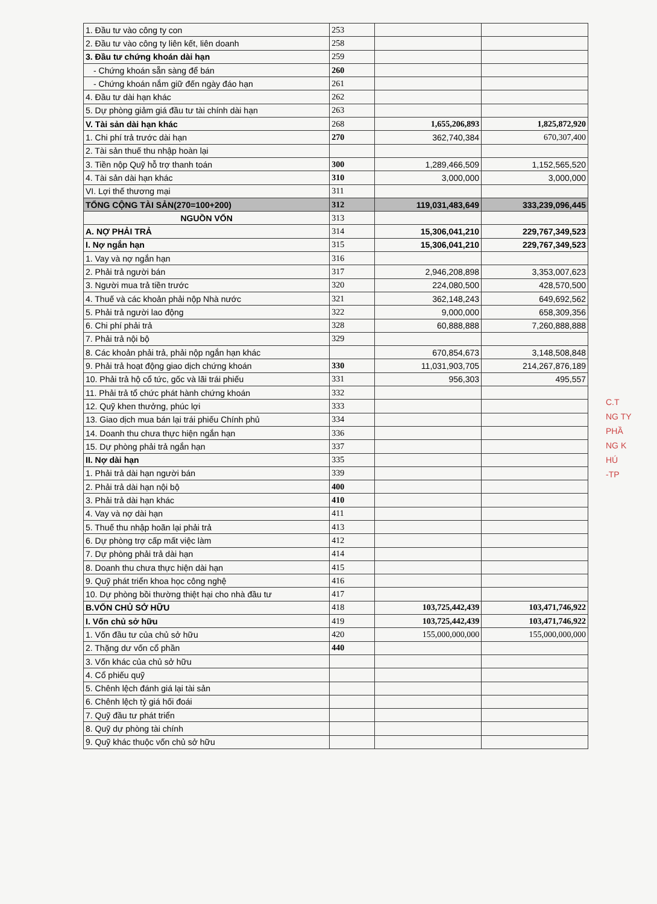| 1. Đầu tư vào công ty con | 253 | | |
| 2. Đầu tư vào công ty liên kết, liên doanh | 258 | | |
| 3. Đầu tư chứng khoán dài hạn | 259 | | |
| - Chứng khoán sẵn sàng để bán | 260 | | |
| - Chứng khoán nắm giữ đến ngày đáo hạn | 261 | | |
| 4. Đầu tư dài hạn khác | 262 | | |
| 5. Dự phòng giảm giá đầu tư tài chính dài hạn | 263 | | |
| V. Tài sản dài hạn khác | 268 | 1,655,206,893 | 1,825,872,920 |
| 1. Chi phí trả trước dài hạn | 270 | 362,740,384 | 670,307,400 |
| 2. Tài sản thuế thu nhập hoàn lại | | | |
| 3. Tiền nộp Quỹ hỗ trợ thanh toán | 300 | 1,289,466,509 | 1,152,565,520 |
| 4. Tài sản dài hạn khác | 310 | 3,000,000 | 3,000,000 |
| VI. Lợi thế thương mại | 311 | | |
| TỔNG CỘNG TÀI SẢN(270=100+200) | 312 | 119,031,483,649 | 333,239,096,445 |
| NGUỒN VỐN | 313 | | |
| A. NỢ PHẢI TRẢ | 314 | 15,306,041,210 | 229,767,349,523 |
| I. Nợ ngắn hạn | 315 | 15,306,041,210 | 229,767,349,523 |
| 1. Vay và nợ ngắn hạn | 316 | | |
| 2. Phải trả người bán | 317 | 2,946,208,898 | 3,353,007,623 |
| 3. Người mua trả tiền trước | 320 | 224,080,500 | 428,570,500 |
| 4. Thuế và các khoản phải nộp Nhà nước | 321 | 362,148,243 | 649,692,562 |
| 5. Phải trả người lao động | 322 | 9,000,000 | 658,309,356 |
| 6. Chi phí phải trả | 328 | 60,888,888 | 7,260,888,888 |
| 7. Phải trả nội bộ | 329 | | |
| 8. Các khoản phải trả, phải nộp ngắn hạn khác | | 670,854,673 | 3,148,508,848 |
| 9. Phải trả hoạt động giao dịch chứng khoán | 330 | 11,031,903,705 | 214,267,876,189 |
| 10. Phải trả hộ cổ tức, gốc và lãi trái phiếu | 331 | 956,303 | 495,557 |
| 11. Phải trả tổ chức phát hành chứng khoán | 332 | | |
| 12. Quỹ khen thưởng, phúc lợi | 333 | | |
| 13. Giao dịch mua bán lại trái phiếu Chính phủ | 334 | | |
| 14. Doanh thu chưa thực hiện ngắn hạn | 336 | | |
| 15. Dự phòng phải trả ngắn hạn | 337 | | |
| II. Nợ dài hạn | 335 | | |
| 1. Phải trả dài hạn người bán | 339 | | |
| 2. Phải trả dài hạn nội bộ | 400 | | |
| 3. Phải trả dài hạn khác | 410 | | |
| 4. Vay và nợ dài hạn | 411 | | |
| 5. Thuế thu nhập hoãn lại phải trả | 413 | | |
| 6. Dự phòng trợ cấp mất việc làm | 412 | | |
| 7. Dự phòng phải trả dài hạn | 414 | | |
| 8. Doanh thu chưa thực hiện dài hạn | 415 | | |
| 9. Quỹ phát triển khoa học công nghệ | 416 | | |
| 10. Dự phòng bồi thường thiệt hại cho nhà đầu tư | 417 | | |
| B.VỐN CHỦ SỞ HỮU | 418 | 103,725,442,439 | 103,471,746,922 |
| I. Vốn chủ sở hữu | 419 | 103,725,442,439 | 103,471,746,922 |
| 1. Vốn đầu tư của chủ sở hữu | 420 | 155,000,000,000 | 155,000,000,000 |
| 2. Thặng dư vốn cổ phần | 440 | | |
| 3. Vốn khác của chủ sở hữu | | | |
| 4. Cổ phiếu quỹ | | | |
| 5. Chênh lệch đánh giá lại tài sản | | | |
| 6. Chênh lệch tỷ giá hối đoái | | | |
| 7. Quỹ đầu tư phát triển | | | |
| 8. Quỹ dự phòng tài chính | | | |
| 9. Quỹ khác thuộc vốn chủ sở hữu | | | |
C.T
NG TY
PHẦ
NG K
HÚ
-TP